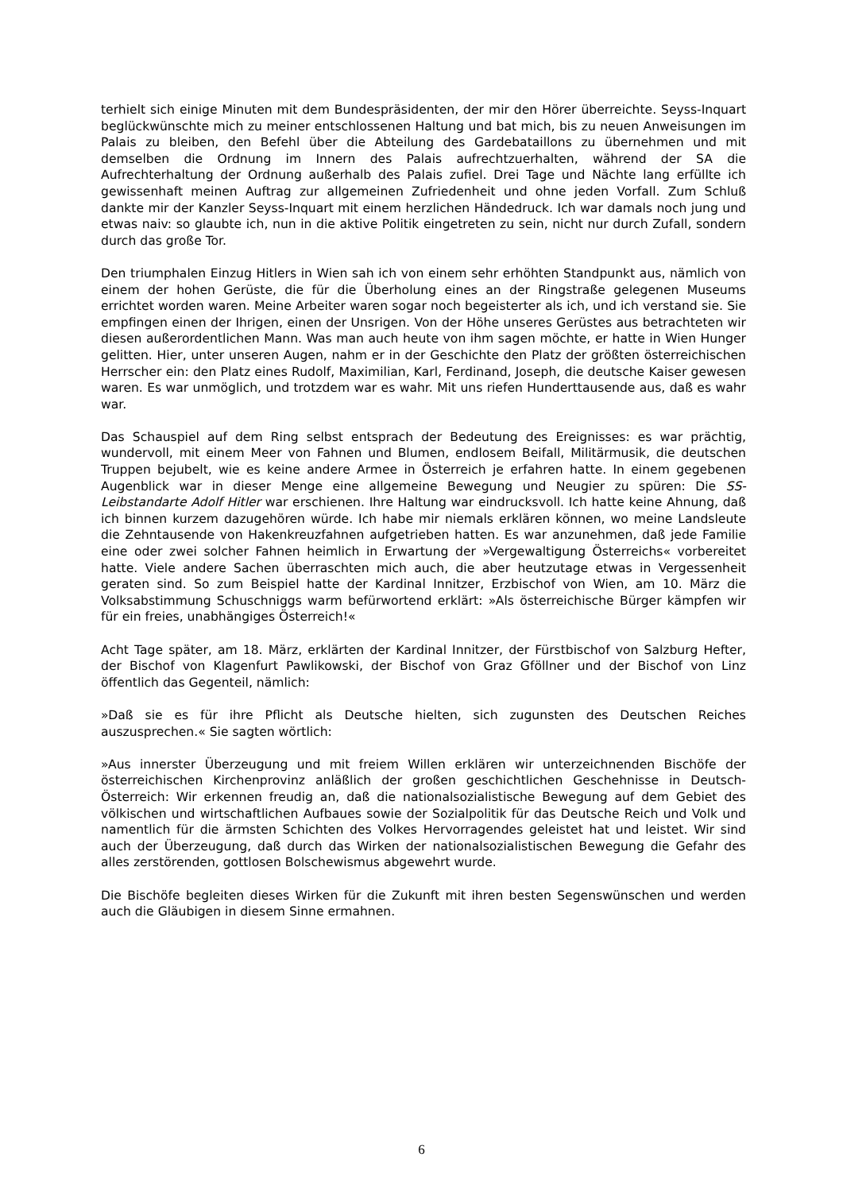terhielt sich einige Minuten mit dem Bundespräsidenten, der mir den Hörer überreichte. Seyss-Inquart beglückwünschte mich zu meiner entschlossenen Haltung und bat mich, bis zu neuen Anweisungen im Palais zu bleiben, den Befehl über die Abteilung des Gar­debataillons zu übernehmen und mit demselben die Ordnung im Innern des Palais auf­rechtzuerhalten, während der SA die Aufrechterhaltung der Ordnung außerhalb des Palais zufiel. Drei Tage und Nächte lang erfüllte ich gewissenhaft meinen Auftrag zur allgemei­nen Zufriedenheit und ohne jeden Vorfall. Zum Schluß dankte mir der Kanzler Seyss-Inquart mit einem herzlichen Händedruck. Ich war damals noch jung und etwas naiv: so glaubte ich, nun in die aktive Politik eingetreten zu sein, nicht nur durch Zufall, sondern durch das große Tor.
Den triumphalen Einzug Hitlers in Wien sah ich von einem sehr erhöhten Standpunkt aus, nämlich von einem der hohen Gerüste, die für die Überholung eines an der Ringstraße gelegenen Museums errichtet worden waren. Meine Arbeiter waren sogar noch begeister­ter als ich, und ich verstand sie. Sie empfingen einen der Ihrigen, einen der Unsrigen. Von der Höhe unseres Gerüstes aus betrachteten wir diesen außerordentlichen Mann. Was man auch heute von ihm sagen möchte, er hatte in Wien Hunger gelitten. Hier, un­ter unseren Augen, nahm er in der Geschichte den Platz der größten österreichischen Herrscher ein: den Platz eines Rudolf, Maximilian, Karl, Ferdinand, Joseph, die deutsche Kaiser gewesen waren. Es war unmöglich, und trotzdem war es wahr. Mit uns riefen Hunderttausende aus, daß es wahr war.
Das Schauspiel auf dem Ring selbst entsprach der Bedeutung des Ereignisses: es war prächtig, wundervoll, mit einem Meer von Fahnen und Blumen, endlosem Beifall, Militär­musik, die deutschen Truppen bejubelt, wie es keine andere Armee in Österreich je er­fahren hatte. In einem gegebenen Augenblick war in dieser Menge eine allgemeine Be­wegung und Neugier zu spüren: Die SS-Leibstandarte Adolf Hitler war erschienen. Ihre Haltung war eindrucksvoll. Ich hatte keine Ahnung, daß ich binnen kurzem dazugehören würde. Ich habe mir niemals erklären können, wo meine Landsleute die Zehntausende von Hakenkreuzfahnen aufgetrieben hatten. Es war anzunehmen, daß jede Familie eine oder zwei solcher Fahnen heimlich in Erwartung der »Vergewaltigung Österreichs« vorbe­reitet hatte. Viele andere Sachen überraschten mich auch, die aber heutzutage etwas in Vergessenheit geraten sind. So zum Beispiel hatte der Kardinal Innitzer, Erzbischof von Wien, am 10. März die Volksabstimmung Schuschniggs warm befürwortend erklärt: »Als österreichische Bürger kämpfen wir für ein freies, unabhängiges Österreich!«
Acht Tage später, am 18. März, erklärten der Kardinal Innitzer, der Fürstbischof von Salzburg Hefter, der Bischof von Klagenfurt Pawlikowski, der Bischof von Graz Gföllner und der Bischof von Linz öffentlich das Gegenteil, nämlich:
»Daß sie es für ihre Pflicht als Deutsche hielten, sich zugunsten des Deutschen Reiches auszusprechen.« Sie sagten wörtlich:
»Aus innerster Überzeugung und mit freiem Willen erklären wir unterzeichnenden Bischö­fe der österreichischen Kirchenprovinz anläßlich der großen geschichtlichen Geschehnisse in Deutsch-Österreich: Wir erkennen freudig an, daß die nationalsozialistische Bewegung auf dem Gebiet des völkischen und wirtschaftlichen Aufbaues sowie der Sozialpolitik für das Deutsche Reich und Volk und namentlich für die ärmsten Schichten des Volkes Her­vorragendes geleistet hat und leistet. Wir sind auch der Überzeugung, daß durch das Wirken der nationalsozialistischen Bewegung die Gefahr des alles zerstörenden, gottlosen Bolschewismus abgewehrt wurde.
Die Bischöfe begleiten dieses Wirken für die Zukunft mit ihren besten Segenswünschen und werden auch die Gläubigen in diesem Sinne ermahnen.
6